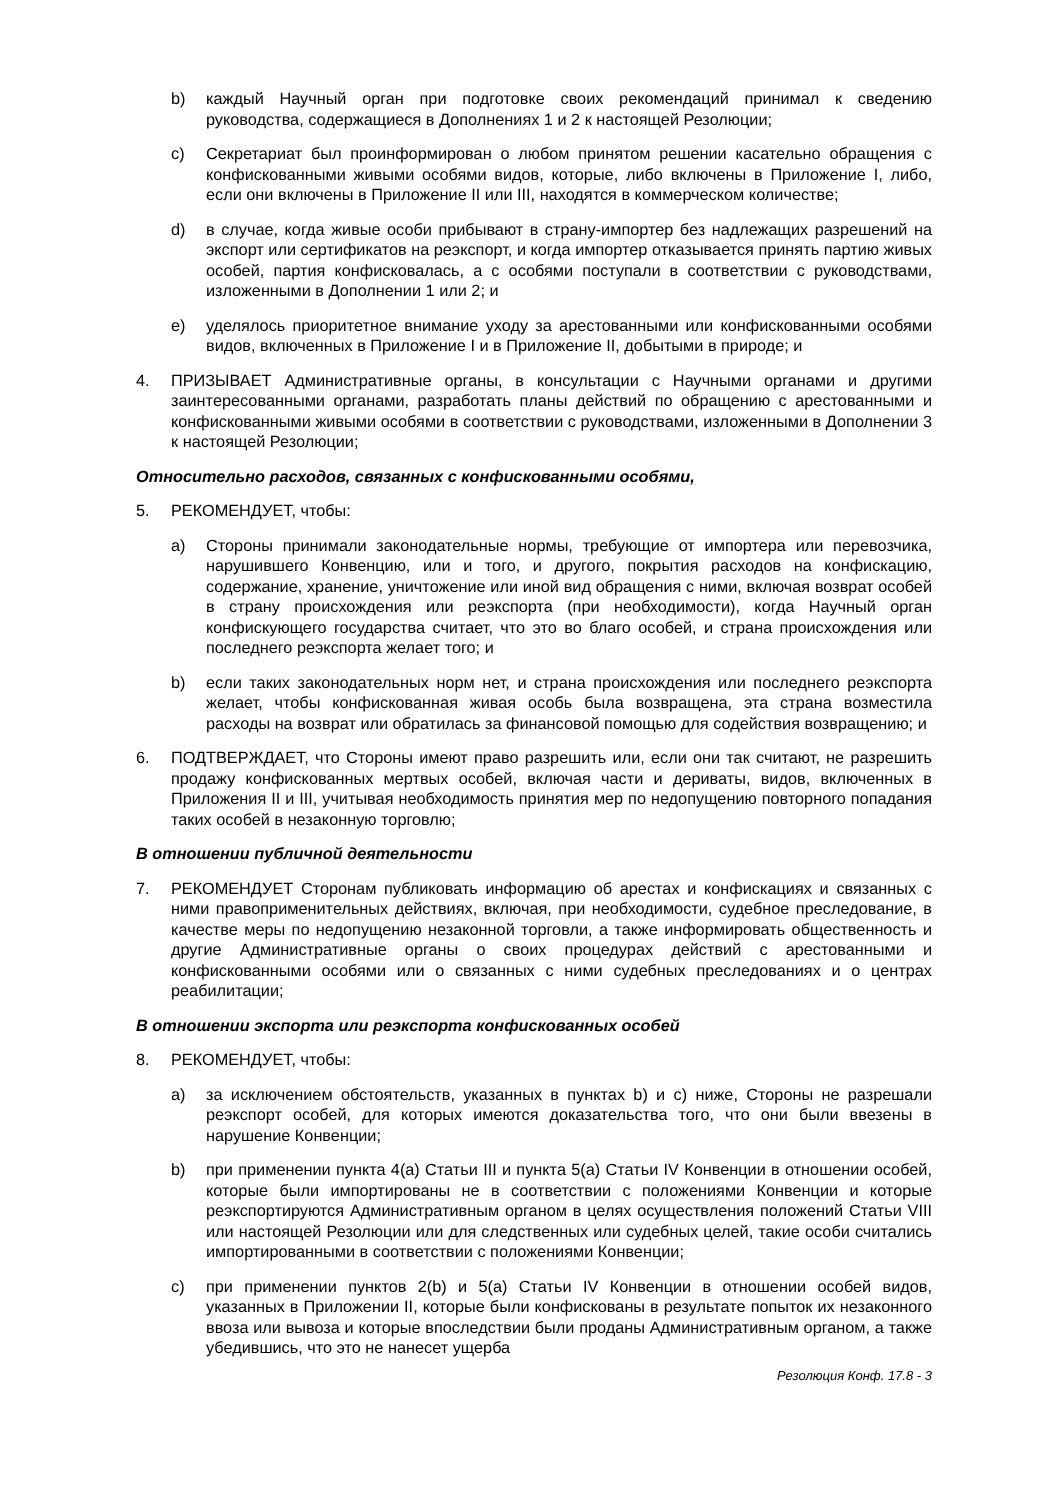b) каждый Научный орган при подготовке своих рекомендаций принимал к сведению руководства, содержащиеся в Дополнениях 1 и 2 к настоящей Резолюции;
c) Секретариат был проинформирован о любом принятом решении касательно обращения с конфискованными живыми особями видов, которые, либо включены в Приложение I, либо, если они включены в Приложение II или III, находятся в коммерческом количестве;
d) в случае, когда живые особи прибывают в страну-импортер без надлежащих разрешений на экспорт или сертификатов на реэкспорт, и когда импортер отказывается принять партию живых особей, партия конфисковалась, а с особями поступали в соответствии с руководствами, изложенными в Дополнении 1 или 2; и
e) уделялось приоритетное внимание уходу за арестованными или конфискованными особями видов, включенных в Приложение I и в Приложение II, добытыми в природе; и
4. ПРИЗЫВАЕТ Административные органы, в консультации с Научными органами и другими заинтересованными органами, разработать планы действий по обращению с арестованными и конфискованными живыми особями в соответствии с руководствами, изложенными в Дополнении 3 к настоящей Резолюции;
Относительно расходов, связанных с конфискованными особями,
5. РЕКОМЕНДУЕТ, чтобы:
a) Стороны принимали законодательные нормы, требующие от импортера или перевозчика, нарушившего Конвенцию, или и того, и другого, покрытия расходов на конфискацию, содержание, хранение, уничтожение или иной вид обращения с ними, включая возврат особей в страну происхождения или реэкспорта (при необходимости), когда Научный орган конфискующего государства считает, что это во благо особей, и страна происхождения или последнего реэкспорта желает того; и
b) если таких законодательных норм нет, и страна происхождения или последнего реэкспорта желает, чтобы конфискованная живая особь была возвращена, эта страна возместила расходы на возврат или обратилась за финансовой помощью для содействия возвращению; и
6. ПОДТВЕРЖДАЕТ, что Стороны имеют право разрешить или, если они так считают, не разрешить продажу конфискованных мертвых особей, включая части и дериваты, видов, включенных в Приложения II и III, учитывая необходимость принятия мер по недопущению повторного попадания таких особей в незаконную торговлю;
В отношении публичной деятельности
7. РЕКОМЕНДУЕТ Сторонам публиковать информацию об арестах и конфискациях и связанных с ними правоприменительных действиях, включая, при необходимости, судебное преследование, в качестве меры по недопущению незаконной торговли, а также информировать общественность и другие Административные органы о своих процедурах действий с арестованными и конфискованными особями или о связанных с ними судебных преследованиях и о центрах реабилитации;
В отношении экспорта или реэкспорта конфискованных особей
8. РЕКОМЕНДУЕТ, чтобы:
a) за исключением обстоятельств, указанных в пунктах b) и c) ниже, Стороны не разрешали реэкспорт особей, для которых имеются доказательства того, что они были ввезены в нарушение Конвенции;
b) при применении пункта 4(a) Статьи III и пункта 5(a) Статьи IV Конвенции в отношении особей, которые были импортированы не в соответствии с положениями Конвенции и которые реэкспортируются Административным органом в целях осуществления положений Статьи VIII или настоящей Резолюции или для следственных или судебных целей, такие особи считались импортированными в соответствии с положениями Конвенции;
c) при применении пунктов 2(b) и 5(a) Статьи IV Конвенции в отношении особей видов, указанных в Приложении II, которые были конфискованы в результате попыток их незаконного ввоза или вывоза и которые впоследствии были проданы Административным органом, а также убедившись, что это не нанесет ущерба
Резолюция Конф. 17.8 - 3